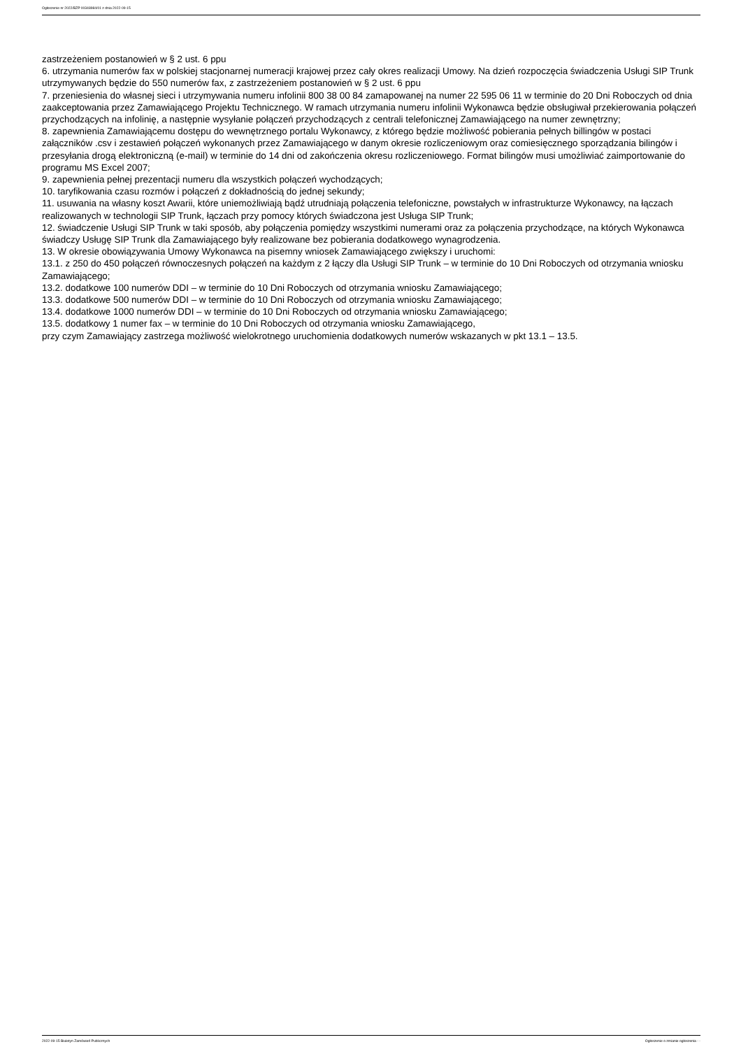Ogłoszenie nr 2022/BZP 00348984/01 z dnia 2022-09-15
zastrzeżeniem postanowień w § 2 ust. 6 ppu
6. utrzymania numerów fax w polskiej stacjonarnej numeracji krajowej przez cały okres realizacji Umowy. Na dzień rozpoczęcia świadczenia Usługi SIP Trunk utrzymywanych będzie do 550 numerów fax, z zastrzeżeniem postanowień w § 2 ust. 6 ppu
7. przeniesienia do własnej sieci i utrzymywania numeru infolinii 800 38 00 84 zamapowanej na numer 22 595 06 11 w terminie do 20 Dni Roboczych od dnia zaakceptowania przez Zamawiającego Projektu Technicznego. W ramach utrzymania numeru infolinii Wykonawca będzie obsługiwał przekierowania połączeń przychodzących na infolinię, a następnie wysyłanie połączeń przychodzących z centrali telefonicznej Zamawiającego na numer zewnętrzny;
8. zapewnienia Zamawiającemu dostępu do wewnętrznego portalu Wykonawcy, z którego będzie możliwość pobierania pełnych billingów w postaci załączników .csv i zestawień połączeń wykonanych przez Zamawiającego w danym okresie rozliczeniowym oraz comiesięcznego sporządzania bilingów i przesyłania drogą elektroniczną (e-mail) w terminie do 14 dni od zakończenia okresu rozliczeniowego. Format bilingów musi umożliwiać zaimportowanie do programu MS Excel 2007;
9. zapewnienia pełnej prezentacji numeru dla wszystkich połączeń wychodzących;
10. taryfikowania czasu rozmów i połączeń z dokładnością do jednej sekundy;
11. usuwania na własny koszt Awarii, które uniemożliwiają bądź utrudniają połączenia telefoniczne, powstałych w infrastrukturze Wykonawcy, na łączach realizowanych w technologii SIP Trunk, łączach przy pomocy których świadczona jest Usługa SIP Trunk;
12. świadczenie Usługi SIP Trunk w taki sposób, aby połączenia pomiędzy wszystkimi numerami oraz za połączenia przychodzące, na których Wykonawca świadczy Usługę SIP Trunk dla Zamawiającego były realizowane bez pobierania dodatkowego wynagrodzenia.
13. W okresie obowiązywania Umowy Wykonawca na pisemny wniosek Zamawiającego zwiększy i uruchomi:
13.1. z 250 do 450 połączeń równoczesnych połączeń na każdym z 2 łączy dla Usługi SIP Trunk – w terminie do 10 Dni Roboczych od otrzymania wniosku Zamawiającego;
13.2. dodatkowe 100 numerów DDI – w terminie do 10 Dni Roboczych od otrzymania wniosku Zamawiającego;
13.3. dodatkowe 500 numerów DDI – w terminie do 10 Dni Roboczych od otrzymania wniosku Zamawiającego;
13.4. dodatkowe 1000 numerów DDI – w terminie do 10 Dni Roboczych od otrzymania wniosku Zamawiającego;
13.5. dodatkowy 1 numer fax – w terminie do 10 Dni Roboczych od otrzymania wniosku Zamawiającego,
przy czym Zamawiający zastrzega możliwość wielokrotnego uruchomienia dodatkowych numerów wskazanych w pkt 13.1 – 13.5.
2022-09-15 Biuletyn Zamówień Publicznych Ogłoszenie o zmianie ogłoszenia - -